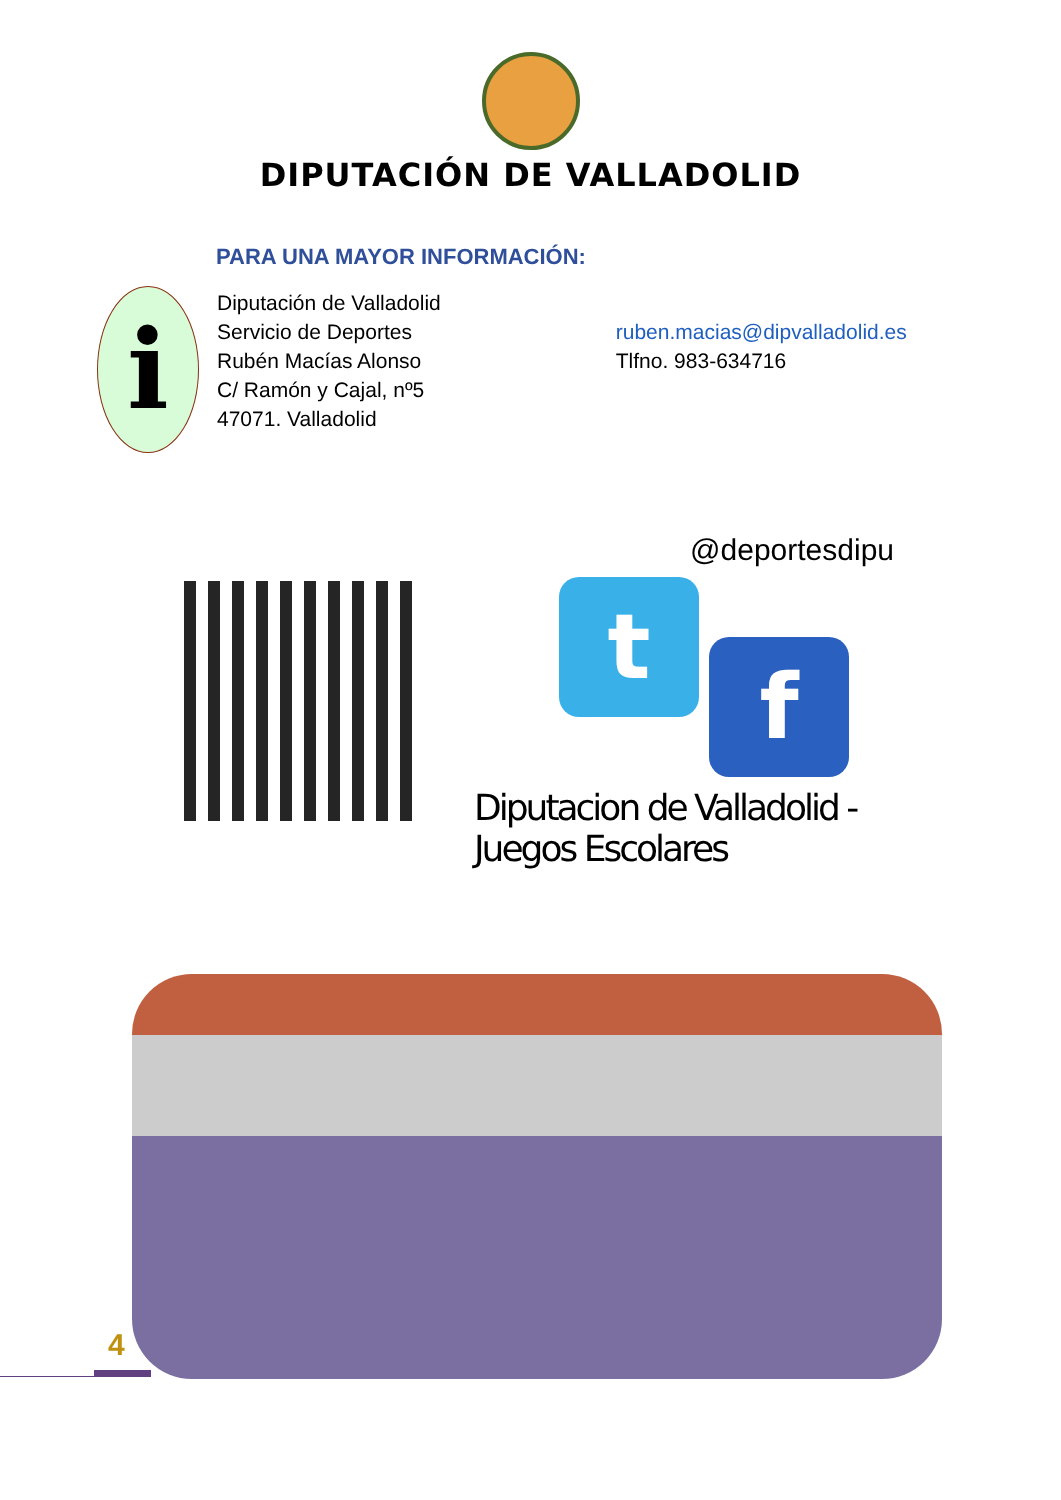DIPUTACIÓN DE VALLADOLID
PARA UNA MAYOR INFORMACIÓN:
i
Diputación de Valladolid
Servicio de Deportes
Rubén Macías Alonso
C/ Ramón y Cajal, nº5
47071. Valladolid
ruben.macias@dipvalladolid.es
Tlfno. 983-634716
@deportesdipu
t
f
Diputacion de Valladolid - Juegos Escolares
4